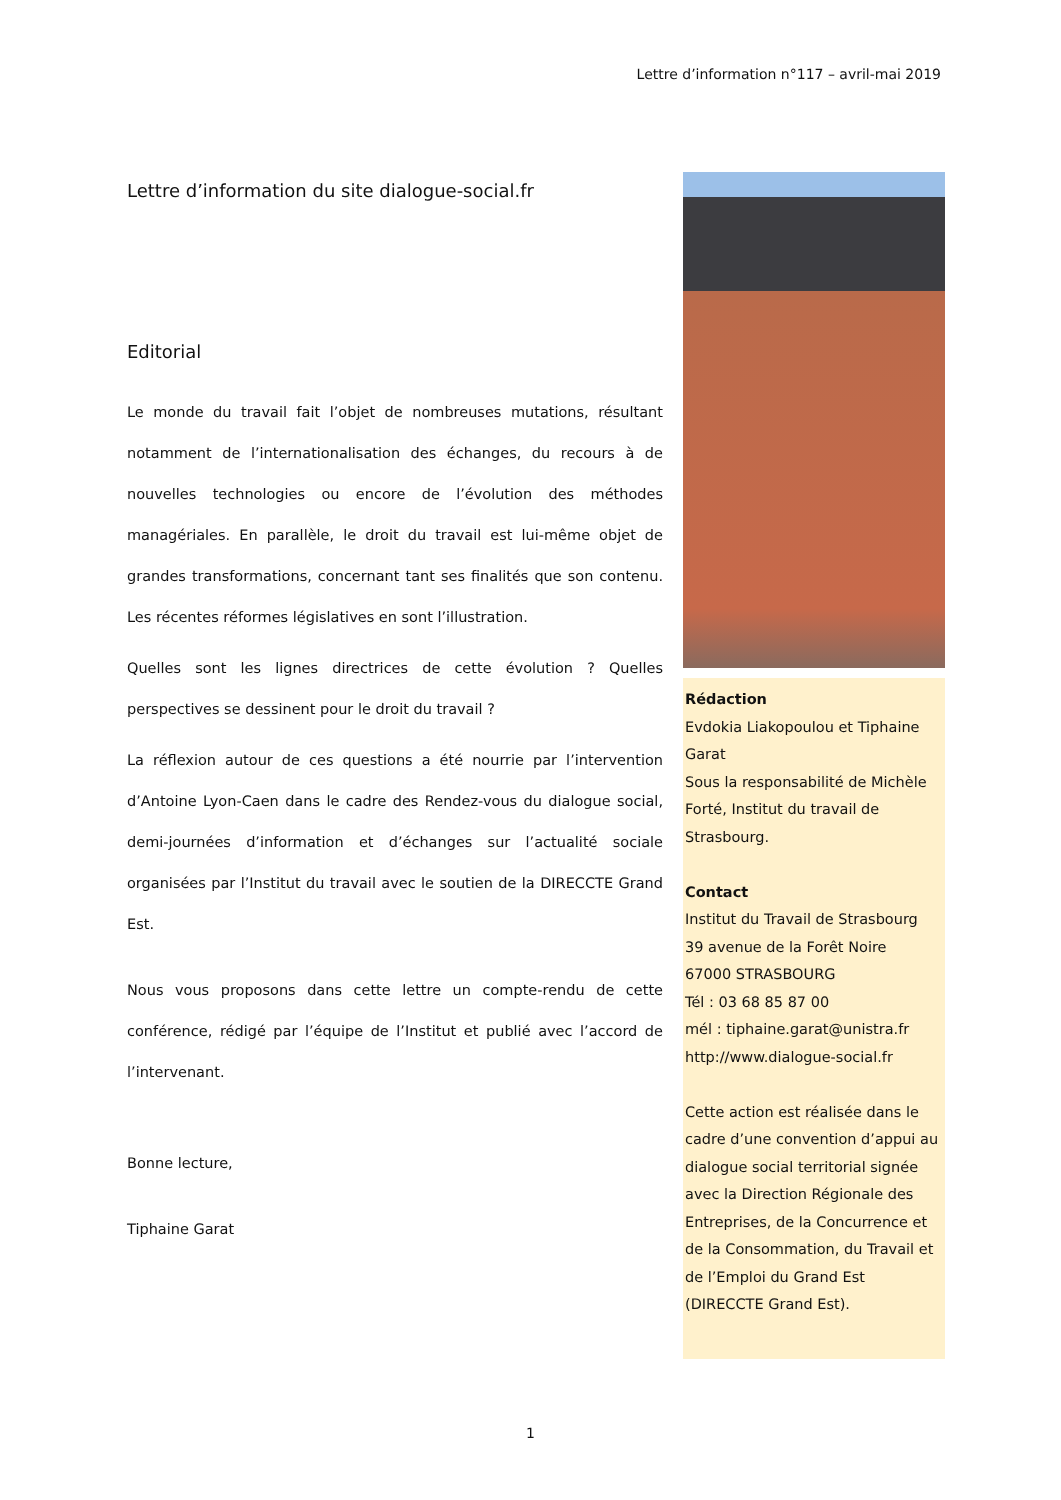Lettre d’information n°117 – avril-mai 2019
Lettre d’information du site dialogue-social.fr
Editorial
Le monde du travail fait l’objet de nombreuses mutations, résultant notamment de l’internationalisation des échanges, du recours à de nouvelles technologies ou encore de l’évolution des méthodes managériales. En parallèle, le droit du travail est lui-même objet de grandes transformations, concernant tant ses finalités que son contenu. Les récentes réformes législatives en sont l’illustration.
Quelles sont les lignes directrices de cette évolution ? Quelles perspectives se dessinent pour le droit du travail ?
La réflexion autour de ces questions a été nourrie par l’intervention d’Antoine Lyon-Caen dans le cadre des Rendez-vous du dialogue social, demi-journées d’information et d’échanges sur l’actualité sociale organisées par l’Institut du travail avec le soutien de la DIRECCTE Grand Est.
Nous vous proposons dans cette lettre un compte-rendu de cette conférence, rédigé par l’équipe de l’Institut et publié avec l’accord de l’intervenant.
Bonne lecture,
Tiphaine Garat
Rédaction
Evdokia Liakopoulou et Tiphaine Garat
Sous la responsabilité de Michèle Forté, Institut du travail de Strasbourg.
Contact
Institut du Travail de Strasbourg
39 avenue de la Forêt Noire
67000 STRASBOURG
Tél : 03 68 85 87 00
mél : tiphaine.garat@unistra.fr
http://www.dialogue-social.fr
Cette action est réalisée dans le cadre d’une convention d’appui au dialogue social territorial signée avec la Direction Régionale des Entreprises, de la Concurrence et de la Consommation, du Travail et de l’Emploi du Grand Est (DIRECCTE Grand Est).
1